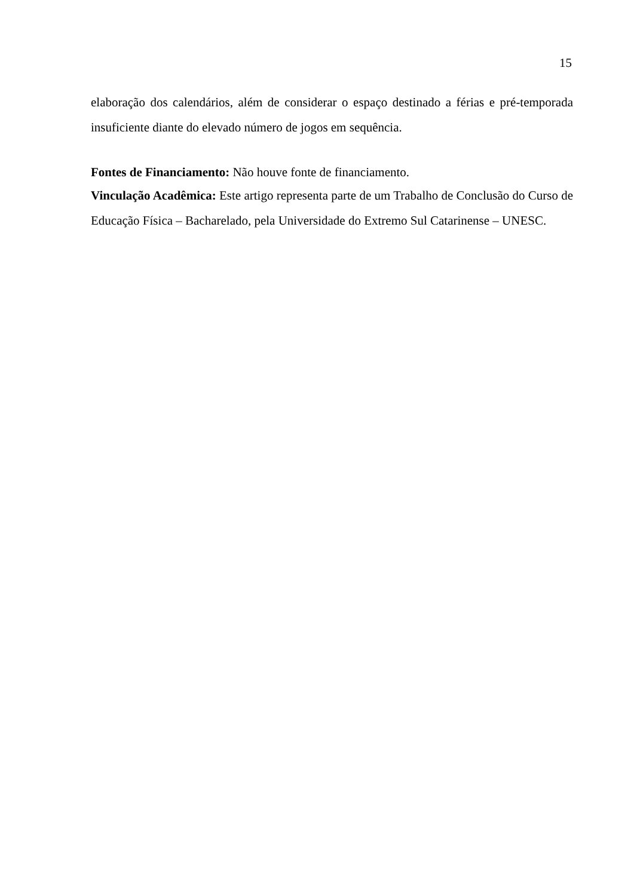15
elaboração dos calendários, além de considerar o espaço destinado a férias e pré-temporada insuficiente diante do elevado número de jogos em sequência.
Fontes de Financiamento: Não houve fonte de financiamento.
Vinculação Acadêmica: Este artigo representa parte de um Trabalho de Conclusão do Curso de Educação Física – Bacharelado, pela Universidade do Extremo Sul Catarinense – UNESC.